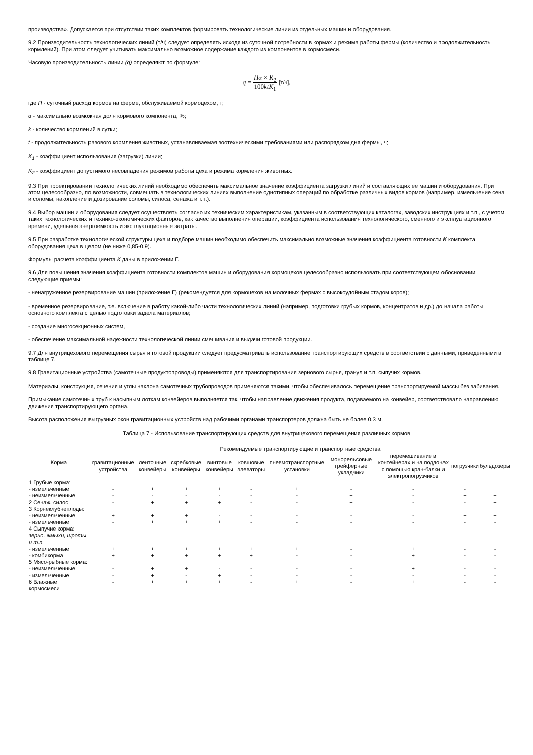производства». Допускается при отсутствии таких комплектов формировать технологические линии из отдельных машин и оборудования.
9.2 Производительность технологических линий (т/ч) следует определять исходя из суточной потребности в кормах и режима работы фермы (количество и продолжительность кормлений). При этом следует учитывать максимально возможное содержание каждого из компонентов в кормосмеси.
Часовую производительность линии (q) определяют по формуле:
q = Пα × K<sub>2</sub> 100ktK<sub>1</sub> [т/ч],
где П - суточный расход кормов на ферме, обслуживаемой кормоцехом, т;
α - максимально возможная доля кормового компонента, %;
k - количество кормлений в сутки;
t - продолжительность разового кормления животных, устанавливаемая зоотехническими требованиями или распорядком дня фермы, ч;
K<sub>1</sub> - коэффициент использования (загрузки) линии;
K<sub>2</sub> - коэффициент допустимого несовпадения режимов работы цеха и режима кормления животных.
9.3 При проектировании технологических линий необходимо обеспечить максимальное значение коэффициента загрузки линий и составляющих ее машин и оборудования. При этом целесообразно, по возможности, совмещать в технологических линиях выполнение однотипных операций по обработке различных видов кормов (например, измельчение сена и соломы, накопление и дозирование соломы, силоса, сенажа и т.п.).
9.4 Выбор машин и оборудования следует осуществлять согласно их техническим характеристикам, указанным в соответствующих каталогах, заводских инструкциях и т.п., с учетом таких технологических и технико-экономических факторов, как качество выполнения операции, коэффициента использования технологического, сменного и эксплуатационного времени, удельная энергоемкость и эксплуатационные затраты.
9.5 При разработке технологической структуры цеха и подборе машин необходимо обеспечить максимально возможные значения коэффициента готовности К комплекта оборудования цеха в целом (не ниже 0,85-0,9).
Формулы расчета коэффициента К даны в приложении Г.
9.6 Для повышения значения коэффициента готовности комплектов машин и оборудования кормоцехов целесообразно использовать при соответствующем обосновании следующие приемы:
- ненагруженное резервирование машин (приложение Г) (рекомендуется для кормоцехов на молочных фермах с высокоудойным стадом коров);
- временное резервирование, т.е. включение в работу какой-либо части технологических линий (например, подготовки грубых кормов, концентратов и др.) до начала работы основного комплекта с целью подготовки задела материалов;
- создание многосекционных систем,
- обеспечение максимальной надежности технологической линии смешивания и выдачи готовой продукции.
9.7 Для внутрицехового перемещения сырья и готовой продукции следует предусматривать использование транспортирующих средств в соответствии с данными, приведенными в таблице 7.
9.8 Гравитационные устройства (самотечные продуктопроводы) применяются для транспортирования зернового сырья, гранул и т.п. сыпучих кормов.
Материалы, конструкция, сечения и углы наклона самотечных трубопроводов применяются такими, чтобы обеспечивалось перемещение транспортируемой массы без забивания.
Примыкание самотечных труб к насыпным лоткам конвейеров выполняется так, чтобы направление движения продукта, подаваемого на конвейер, соответствовало направлению движения транспортирующего органа.
Высота расположения выгрузных окон гравитационных устройств над рабочими органами транспортеров должна быть не более 0,3 м.
Таблица 7 - Использование транспортирующих средств для внутрицехового перемещения различных кормов
| Корма | Рекомендуемые транспортирующие и транспортные средства | | | | | | | | | |
| --- | --- | --- | --- | --- | --- | --- | --- | --- | --- | --- |
| | гравитационные устройства | ленточные конвейеры | скребковые конвейеры | винтовые конвейеры | ковшовые элеваторы | пневмотранспортные установки | монорельсовые грейферные укладчики | перемешивание в контейнерах и на поддонах с помощью кран-балки и электропогрузчиков | погрузчики | бульдозеры |
| 1 Грубые корма: | | | | | | | | | | |
| - измельченные | - | + | + | + | - | + | - | - | - | + |
| - неизмельченные | - | - | - | - | - | - | + | - | + | + |
| 2 Сенаж, силос | - | + | + | + | - | - | + | - | - | + |
| 3 Корнеклубнеплоды: | | | | | | | | | | |
| - неизмельченные | + | + | + | - | - | - | - | - | + | + |
| - измельченные | - | + | + | + | - | - | - | - | - | - |
| 4 Сыпучие корма: зерно, жмыхи, шроты и т.п. | | | | | | | | | | |
| - измельченные | + | + | + | + | + | + | - | + | - | - |
| - комбикорма | + | + | + | + | + | - | - | + | - | - |
| 5 Мясо-рыбные корма: | | | | | | | | | | |
| - неизмельченные | - | + | + | - | - | - | - | + | - | - |
| - измельченные | - | + | - | + | - | - | - | - | - | - |
| 6 Влажные кормосмеси | - | + | + | + | - | + | - | + | - | - |